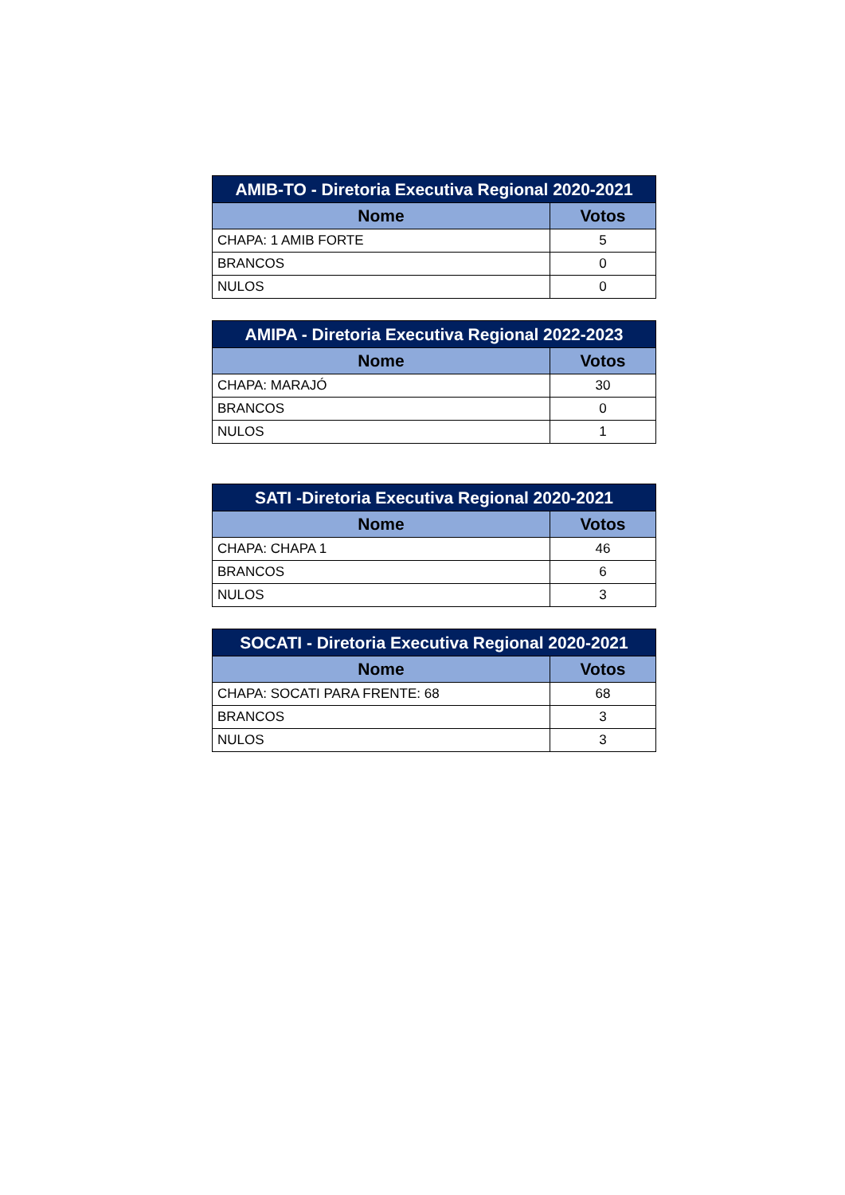| AMIB-TO - Diretoria Executiva Regional 2020-2021 | |
| --- | --- |
| Nome | Votos |
| CHAPA: 1 AMIB FORTE | 5 |
| BRANCOS | 0 |
| NULOS | 0 |
| AMIPA - Diretoria Executiva Regional 2022-2023 | |
| --- | --- |
| Nome | Votos |
| CHAPA: MARAJÓ | 30 |
| BRANCOS | 0 |
| NULOS | 1 |
| SATI -Diretoria Executiva Regional 2020-2021 | |
| --- | --- |
| Nome | Votos |
| CHAPA: CHAPA 1 | 46 |
| BRANCOS | 6 |
| NULOS | 3 |
| SOCATI - Diretoria Executiva Regional 2020-2021 | |
| --- | --- |
| Nome | Votos |
| CHAPA: SOCATI PARA FRENTE: 68 | 68 |
| BRANCOS | 3 |
| NULOS | 3 |